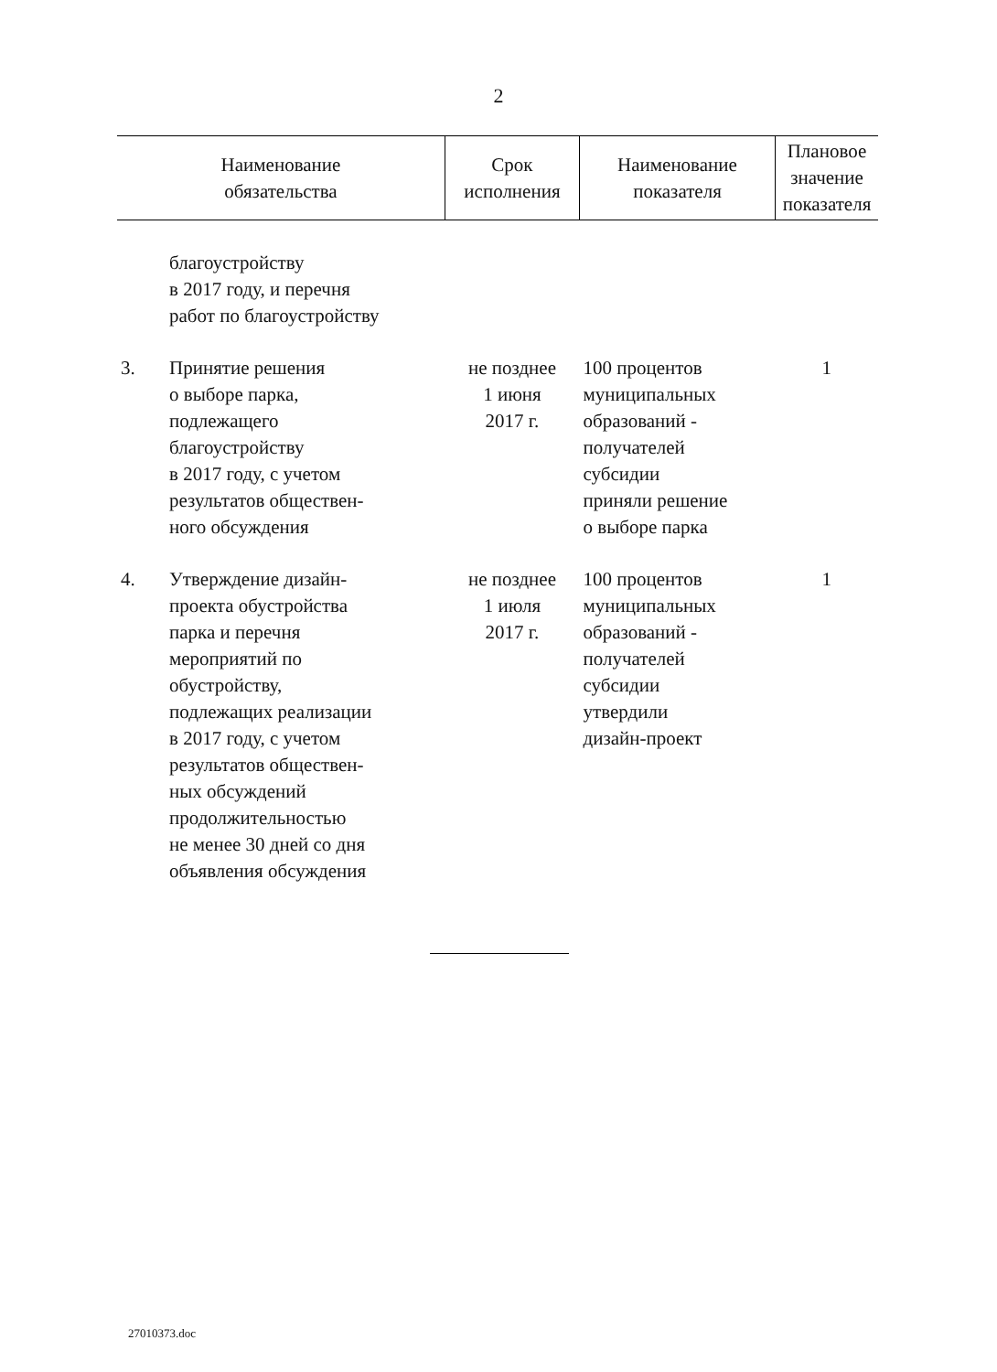2
| Наименование обязательства | | Срок исполнения | Наименование показателя | Плановое значение показателя |
| --- | --- | --- | --- | --- |
| | благоустройству в 2017 году, и перечня работ по благоустройству | | | |
| 3. | Принятие решения о выборе парка, подлежащего благоустройству в 2017 году, с учетом результатов обществен- ного обсуждения | не позднее 1 июня 2017 г. | 100 процентов муниципальных образований - получателей субсидии приняли решение о выборе парка | 1 |
| 4. | Утверждение дизайн- проекта обустройства парка и перечня мероприятий по обустройству, подлежащих реализации в 2017 году, с учетом результатов обществен- ных обсуждений продолжительностью не менее 30 дней со дня объявления обсуждения | не позднее 1 июля 2017 г. | 100 процентов муниципальных образований - получателей субсидии утвердили дизайн-проект | 1 |
27010373.doc